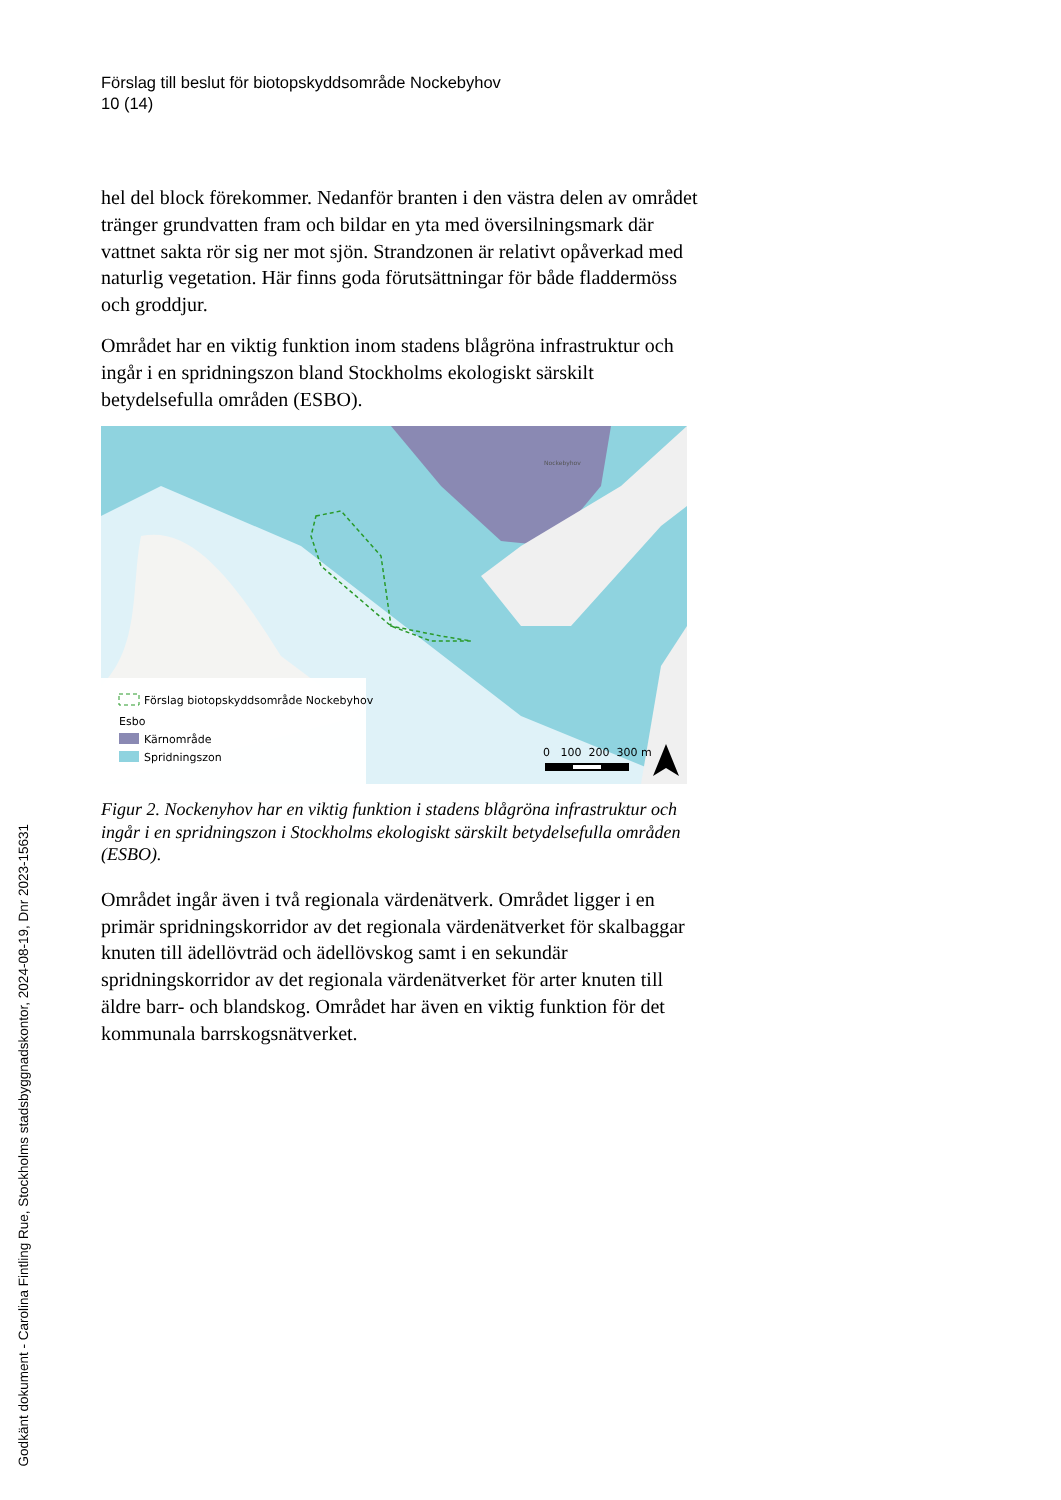Förslag till beslut för biotopskyddsområde Nockebyhov
10 (14)
hel del block förekommer. Nedanför branten i den västra delen av området tränger grundvatten fram och bildar en yta med översilningsmark där vattnet sakta rör sig ner mot sjön. Strandzonen är relativt opåverkad med naturlig vegetation. Här finns goda förutsättningar för både fladdermöss och groddjur.
Området har en viktig funktion inom stadens blågröna infrastruktur och ingår i en spridningszon bland Stockholms ekologiskt särskilt betydelsefulla områden (ESBO).
Förslag biotopskyddsområde Nockebyhov
Esbo
Kärnområde
Spridningszon
Nockebyhov
0 100 200 300 m
Figur 2. Nockenyhov har en viktig funktion i stadens blågröna infrastruktur och ingår i en spridningszon i Stockholms ekologiskt särskilt betydelsefulla områden (ESBO).
Området ingår även i två regionala värdenätverk. Området ligger i en primär spridningskorridor av det regionala värdenätverket för skalbaggar knuten till ädellövträd och ädellövskog samt i en sekundär spridningskorridor av det regionala värdenätverket för arter knuten till äldre barr- och blandskog. Området har även en viktig funktion för det kommunala barrskogsnätverket.
Godkänt dokument - Carolina Fintling Rue, Stockholms stadsbyggnadskontor, 2024-08-19, Dnr 2023-15631